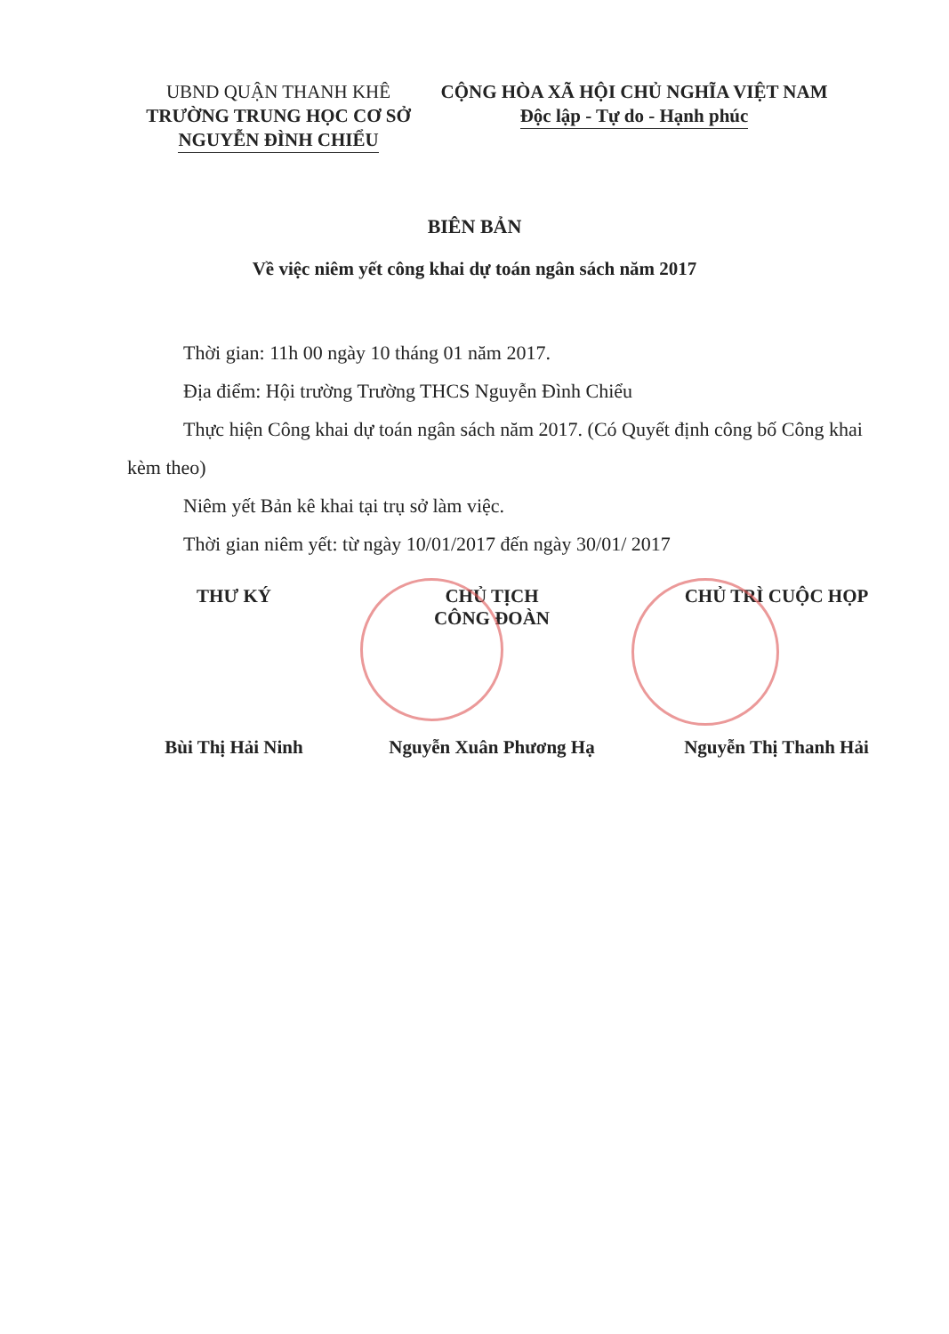UBND QUẬN THANH KHÊ
TRƯỜNG TRUNG HỌC CƠ SỞ
NGUYỄN ĐÌNH CHIỂU
CỘNG HÒA XÃ HỘI CHỦ NGHĨA VIỆT NAM
Độc lập - Tự do - Hạnh phúc
BIÊN BẢN
Về việc niêm yết công khai dự toán ngân sách năm 2017
Thời gian: 11h 00 ngày 10 tháng 01 năm 2017.
Địa điểm: Hội trường Trường THCS Nguyễn Đình Chiểu
Thực hiện Công khai dự toán ngân sách năm 2017. (Có Quyết định công bố Công khai kèm theo)
Niêm yết Bản kê khai tại trụ sở làm việc.
Thời gian niêm yết: từ ngày 10/01/2017 đến ngày 30/01/ 2017
THƯ KÝ CHỦ TỊCH
CÔNG ĐOÀN
CHỦ TRÌ CUỘC HỌP
Bùi Thị Hải Ninh Nguyễn Xuân Phương Hạ Nguyễn Thị Thanh Hải